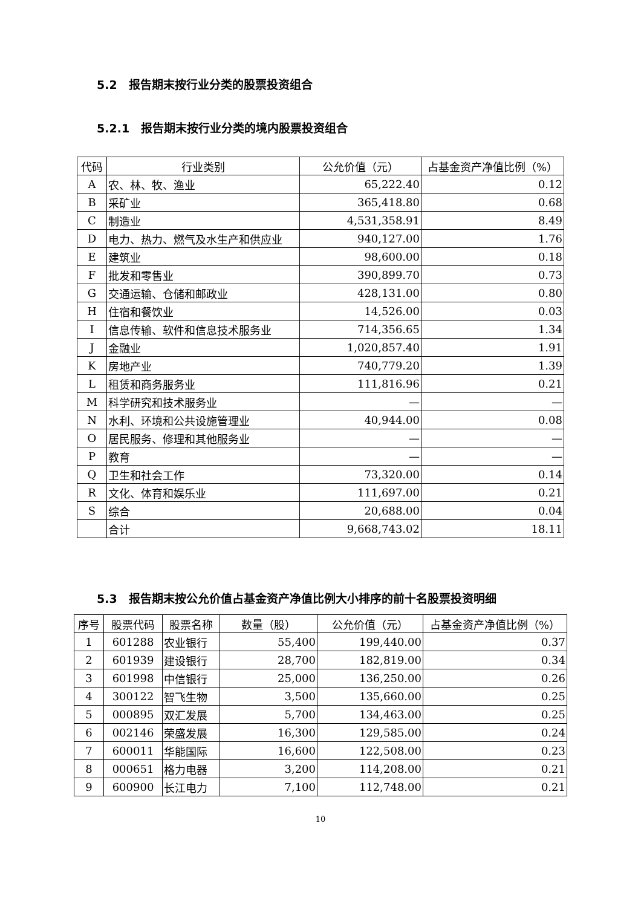5.2　报告期末按行业分类的股票投资组合
5.2.1　报告期末按行业分类的境内股票投资组合
| 代码 | 行业类别 | 公允价值（元） | 占基金资产净值比例（%） |
| --- | --- | --- | --- |
| A | 农、林、牧、渔业 | 65,222.40 | 0.12 |
| B | 采矿业 | 365,418.80 | 0.68 |
| C | 制造业 | 4,531,358.91 | 8.49 |
| D | 电力、热力、燃气及水生产和供应业 | 940,127.00 | 1.76 |
| E | 建筑业 | 98,600.00 | 0.18 |
| F | 批发和零售业 | 390,899.70 | 0.73 |
| G | 交通运输、仓储和邮政业 | 428,131.00 | 0.80 |
| H | 住宿和餐饮业 | 14,526.00 | 0.03 |
| I | 信息传输、软件和信息技术服务业 | 714,356.65 | 1.34 |
| J | 金融业 | 1,020,857.40 | 1.91 |
| K | 房地产业 | 740,779.20 | 1.39 |
| L | 租赁和商务服务业 | 111,816.96 | 0.21 |
| M | 科学研究和技术服务业 | — | — |
| N | 水利、环境和公共设施管理业 | 40,944.00 | 0.08 |
| O | 居民服务、修理和其他服务业 | — | — |
| P | 教育 | — | — |
| Q | 卫生和社会工作 | 73,320.00 | 0.14 |
| R | 文化、体育和娱乐业 | 111,697.00 | 0.21 |
| S | 综合 | 20,688.00 | 0.04 |
| | 合计 | 9,668,743.02 | 18.11 |
5.3　报告期末按公允价值占基金资产净值比例大小排序的前十名股票投资明细
| 序号 | 股票代码 | 股票名称 | 数量（股） | 公允价值（元） | 占基金资产净值比例（%） |
| --- | --- | --- | --- | --- | --- |
| 1 | 601288 | 农业银行 | 55,400 | 199,440.00 | 0.37 |
| 2 | 601939 | 建设银行 | 28,700 | 182,819.00 | 0.34 |
| 3 | 601998 | 中信银行 | 25,000 | 136,250.00 | 0.26 |
| 4 | 300122 | 智飞生物 | 3,500 | 135,660.00 | 0.25 |
| 5 | 000895 | 双汇发展 | 5,700 | 134,463.00 | 0.25 |
| 6 | 002146 | 荣盛发展 | 16,300 | 129,585.00 | 0.24 |
| 7 | 600011 | 华能国际 | 16,600 | 122,508.00 | 0.23 |
| 8 | 000651 | 格力电器 | 3,200 | 114,208.00 | 0.21 |
| 9 | 600900 | 长江电力 | 7,100 | 112,748.00 | 0.21 |
10